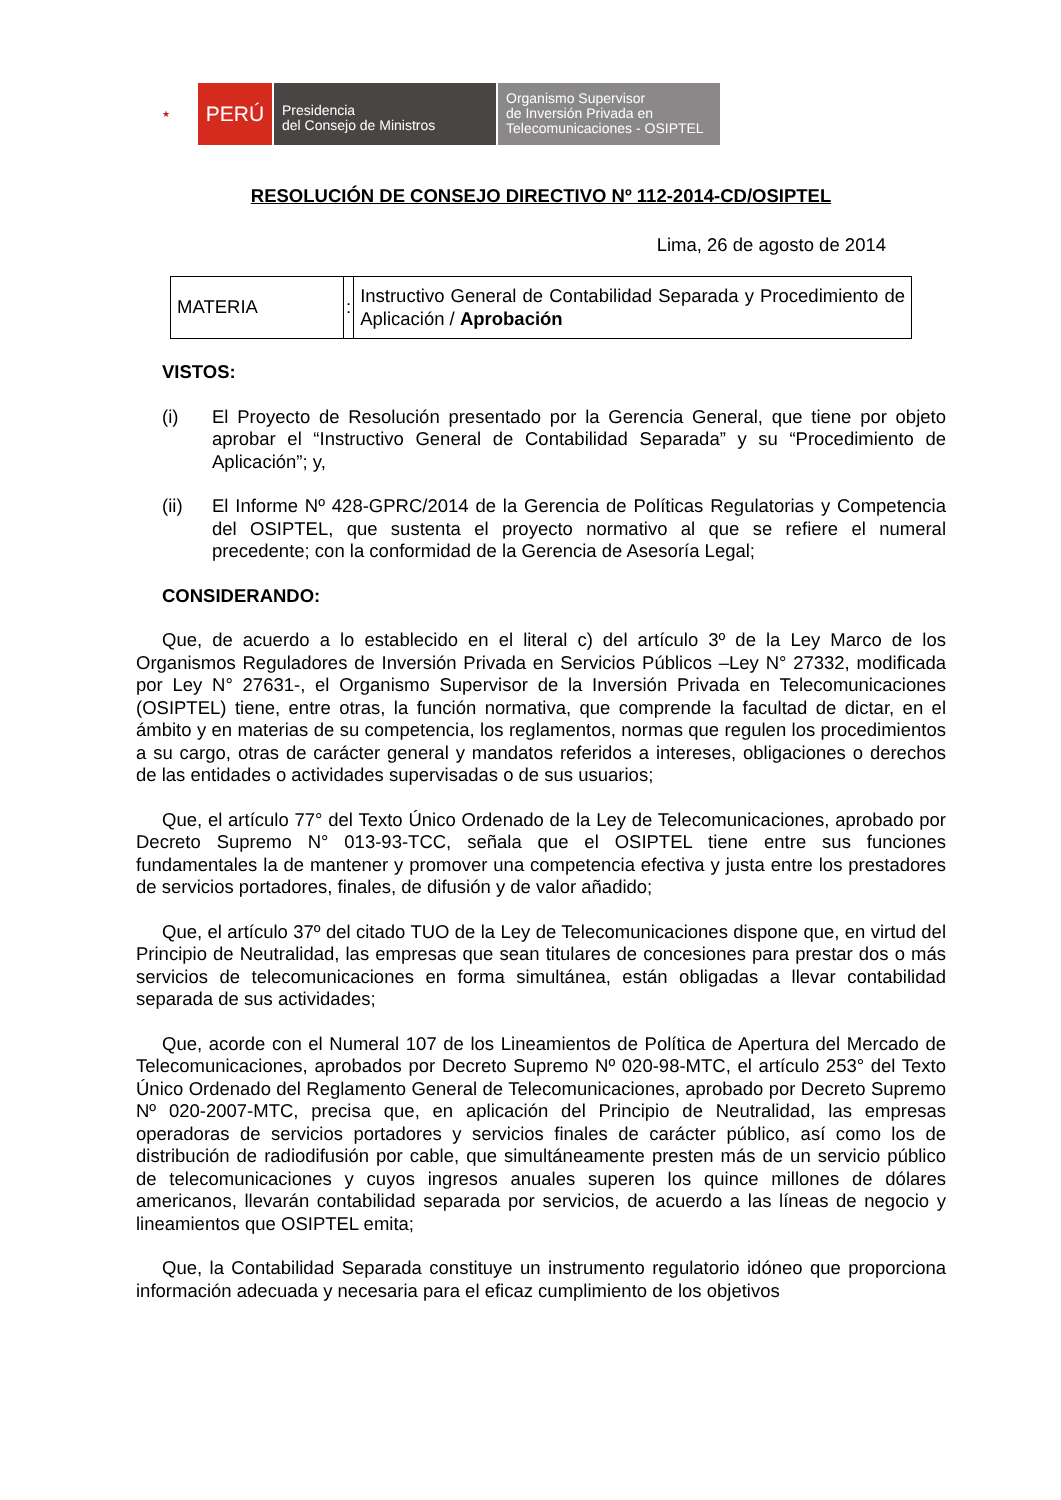★
PERÚ
Presidencia
del Consejo de Ministros
Organismo Supervisor
de Inversión Privada en
Telecomunicaciones - OSIPTEL
RESOLUCIÓN DE CONSEJO DIRECTIVO Nº 112-2014-CD/OSIPTEL
Lima, 26 de agosto de 2014
| MATERIA | : | Instructivo General de Contabilidad Separada y Procedimiento de Aplicación / Aprobación |
VISTOS:
(i) El Proyecto de Resolución presentado por la Gerencia General, que tiene por objeto aprobar el “Instructivo General de Contabilidad Separada” y su “Procedimiento de Aplicación”; y,
(ii) El Informe Nº 428-GPRC/2014 de la Gerencia de Políticas Regulatorias y Competencia del OSIPTEL, que sustenta el proyecto normativo al que se refiere el numeral precedente; con la conformidad de la Gerencia de Asesoría Legal;
CONSIDERANDO:
Que, de acuerdo a lo establecido en el literal c) del artículo 3º de la Ley Marco de los Organismos Reguladores de Inversión Privada en Servicios Públicos –Ley N° 27332, modificada por Ley N° 27631-, el Organismo Supervisor de la Inversión Privada en Telecomunicaciones (OSIPTEL) tiene, entre otras, la función normativa, que comprende la facultad de dictar, en el ámbito y en materias de su competencia, los reglamentos, normas que regulen los procedimientos a su cargo, otras de carácter general y mandatos referidos a intereses, obligaciones o derechos de las entidades o actividades supervisadas o de sus usuarios;
Que, el artículo 77° del Texto Único Ordenado de la Ley de Telecomunicaciones, aprobado por Decreto Supremo N° 013-93-TCC, señala que el OSIPTEL tiene entre sus funciones fundamentales la de mantener y promover una competencia efectiva y justa entre los prestadores de servicios portadores, finales, de difusión y de valor añadido;
Que, el artículo 37º del citado TUO de la Ley de Telecomunicaciones dispone que, en virtud del Principio de Neutralidad, las empresas que sean titulares de concesiones para prestar dos o más servicios de telecomunicaciones en forma simultánea, están obligadas a llevar contabilidad separada de sus actividades;
Que, acorde con el Numeral 107 de los Lineamientos de Política de Apertura del Mercado de Telecomunicaciones, aprobados por Decreto Supremo Nº 020-98-MTC, el artículo 253° del Texto Único Ordenado del Reglamento General de Telecomunicaciones, aprobado por Decreto Supremo Nº 020-2007-MTC, precisa que, en aplicación del Principio de Neutralidad, las empresas operadoras de servicios portadores y servicios finales de carácter público, así como los de distribución de radiodifusión por cable, que simultáneamente presten más de un servicio público de telecomunicaciones y cuyos ingresos anuales superen los quince millones de dólares americanos, llevarán contabilidad separada por servicios, de acuerdo a las líneas de negocio y lineamientos que OSIPTEL emita;
Que, la Contabilidad Separada constituye un instrumento regulatorio idóneo que proporciona información adecuada y necesaria para el eficaz cumplimiento de los objetivos